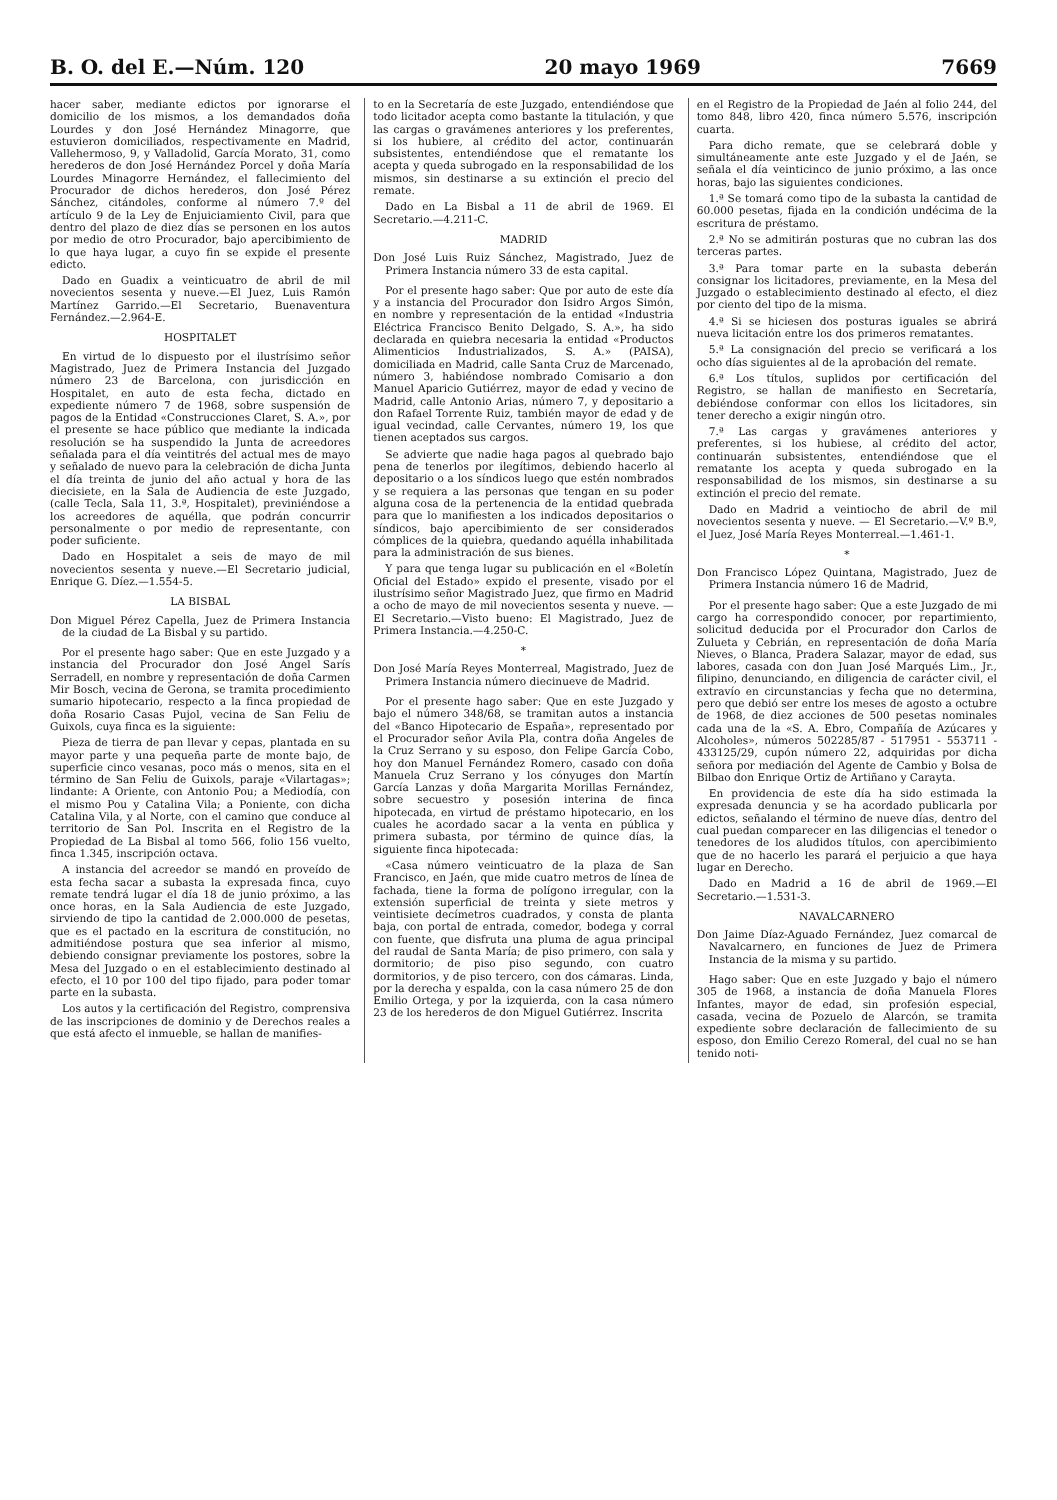B. O. del E.—Núm. 120 20 mayo 1969 7669
hacer saber, mediante edictos por ignorarse el domicilio de los mismos, a los demandados doña Lourdes y don José Hernández Minagorre, que estuvieron domiciliados, respectivamente en Madrid, Vallehermoso, 9, y Valladolid, García Morato, 31, como herederos de don José Hernández Porcel y doña María Lourdes Minagorre Hernández, el fallecimiento del Procurador de dichos herederos, don José Pérez Sánchez, citándoles, conforme al número 7.º del artículo 9 de la Ley de Enjuiciamiento Civil, para que dentro del plazo de diez días se personen en los autos por medio de otro Procurador, bajo apercibimiento de lo que haya lugar, a cuyo fin se expide el presente edicto.
Dado en Guadix a veinticuatro de abril de mil novecientos sesenta y nueve.—El Juez, Luis Ramón Martínez Garrido.—El Secretario, Buenaventura Fernández.—2.964-E.
HOSPITALET
En virtud de lo dispuesto por el ilustrísimo señor Magistrado, Juez de Primera Instancia del Juzgado número 23 de Barcelona, con jurisdicción en Hospitalet, en auto de esta fecha, dictado en expediente número 7 de 1968, sobre suspensión de pagos de la Entidad «Construcciones Claret, S. A.», por el presente se hace público que mediante la indicada resolución se ha suspendido la Junta de acreedores señalada para el día veintitrés del actual mes de mayo y señalado de nuevo para la celebración de dicha Junta el día treinta de junio del año actual y hora de las diecisiete, en la Sala de Audiencia de este Juzgado, (calle Tecla, Sala 11, 3.ª, Hospitalet), previniéndose a los acreedores de aquélla, que podrán concurrir personalmente o por medio de representante, con poder suficiente.
Dado en Hospitalet a seis de mayo de mil novecientos sesenta y nueve.—El Secretario judicial, Enrique G. Díez.—1.554-5.
LA BISBAL
Don Miguel Pérez Capella, Juez de Primera Instancia de la ciudad de La Bisbal y su partido.
Por el presente hago saber: Que en este Juzgado y a instancia del Procurador don José Angel Sarís Serradell, en nombre y representación de doña Carmen Mir Bosch, vecina de Gerona, se tramita procedimiento sumario hipotecario, respecto a la finca propiedad de doña Rosario Casas Pujol, vecina de San Feliu de Guixols, cuya finca es la siguiente:
Pieza de tierra de pan llevar y cepas, plantada en su mayor parte y una pequeña parte de monte bajo, de superficie cinco vesanas, poco más o menos, sita en el término de San Feliu de Guixols, paraje «Vilartagas»; lindante: A Oriente, con Antonio Pou; a Mediodía, con el mismo Pou y Catalina Vila; a Poniente, con dicha Catalina Vila, y al Norte, con el camino que conduce al territorio de San Pol. Inscrita en el Registro de la Propiedad de La Bisbal al tomo 566, folio 156 vuelto, finca 1.345, inscripción octava.
A instancia del acreedor se mandó en proveído de esta fecha sacar a subasta la expresada finca, cuyo remate tendrá lugar el día 18 de junio próximo, a las once horas, en la Sala Audiencia de este Juzgado, sirviendo de tipo la cantidad de 2.000.000 de pesetas, que es el pactado en la escritura de constitución, no admitiéndose postura que sea inferior al mismo, debiendo consignar previamente los postores, sobre la Mesa del Juzgado o en el establecimiento destinado al efecto, el 10 por 100 del tipo fijado, para poder tomar parte en la subasta.
Los autos y la certificación del Registro, comprensiva de las inscripciones de dominio y de Derechos reales a que está afecto el inmueble, se hallan de manifies-
to en la Secretaría de este Juzgado, entendiéndose que todo licitador acepta como bastante la titulación, y que las cargas o gravámenes anteriores y los preferentes, si los hubiere, al crédito del actor, continuarán subsistentes, entendiéndose que el rematante los acepta y queda subrogado en la responsabilidad de los mismos, sin destinarse a su extinción el precio del remate.
Dado en La Bisbal a 11 de abril de 1969. El Secretario.—4.211-C.
MADRID
Don José Luis Ruiz Sánchez, Magistrado, Juez de Primera Instancia número 33 de esta capital.
Por el presente hago saber: Que por auto de este día y a instancia del Procurador don Isidro Argos Simón, en nombre y representación de la entidad «Industria Eléctrica Francisco Benito Delgado, S. A.», ha sido declarada en quiebra necesaria la entidad «Productos Alimenticios Industrializados, S. A.» (PAISA), domiciliada en Madrid, calle Santa Cruz de Marcenado, número 3, habiéndose nombrado Comisario a don Manuel Aparicio Gutiérrez, mayor de edad y vecino de Madrid, calle Antonio Arias, número 7, y depositario a don Rafael Torrente Ruiz, también mayor de edad y de igual vecindad, calle Cervantes, número 19, los que tienen aceptados sus cargos.
Se advierte que nadie haga pagos al quebrado bajo pena de tenerlos por ilegítimos, debiendo hacerlo al depositario o a los síndicos luego que estén nombrados y se requiera a las personas que tengan en su poder alguna cosa de la pertenencia de la entidad quebrada para que lo manifiesten a los indicados depositarios o síndicos, bajo apercibimiento de ser considerados cómplices de la quiebra, quedando aquélla inhabilitada para la administración de sus bienes.
Y para que tenga lugar su publicación en el «Boletín Oficial del Estado» expido el presente, visado por el ilustrísimo señor Magistrado Juez, que firmo en Madrid a ocho de mayo de mil novecientos sesenta y nueve. — El Secretario.—Visto bueno: El Magistrado, Juez de Primera Instancia.—4.250-C.
*
Don José María Reyes Monterreal, Magistrado, Juez de Primera Instancia número diecinueve de Madrid.
Por el presente hago saber: Que en este Juzgado y bajo el número 348/68, se tramitan autos a instancia del «Banco Hipotecario de España», representado por el Procurador señor Avila Pla, contra doña Angeles de la Cruz Serrano y su esposo, don Felipe García Cobo, hoy don Manuel Fernández Romero, casado con doña Manuela Cruz Serrano y los cónyuges don Martín García Lanzas y doña Margarita Morillas Fernández, sobre secuestro y posesión interina de finca hipotecada, en virtud de préstamo hipotecario, en los cuales he acordado sacar a la venta en pública y primera subasta, por término de quince días, la siguiente finca hipotecada:
«Casa número veinticuatro de la plaza de San Francisco, en Jaén, que mide cuatro metros de línea de fachada, tiene la forma de polígono irregular, con la extensión superficial de treinta y siete metros y veintisiete decímetros cuadrados, y consta de planta baja, con portal de entrada, comedor, bodega y corral con fuente, que disfruta una pluma de agua principal del raudal de Santa María; de piso primero, con sala y dormitorio; de piso piso segundo, con cuatro dormitorios, y de piso tercero, con dos cámaras. Linda, por la derecha y espalda, con la casa número 25 de don Emilio Ortega, y por la izquierda, con la casa número 23 de los herederos de don Miguel Gutiérrez. Inscrita
en el Registro de la Propiedad de Jaén al folio 244, del tomo 848, libro 420, finca número 5.576, inscripción cuarta.
Para dicho remate, que se celebrará doble y simultáneamente ante este Juzgado y el de Jaén, se señala el día veinticinco de junio próximo, a las once horas, bajo las siguientes condiciones.
1.ª Se tomará como tipo de la subasta la cantidad de 60.000 pesetas, fijada en la condición undécima de la escritura de préstamo.
2.ª No se admitirán posturas que no cubran las dos terceras partes.
3.ª Para tomar parte en la subasta deberán consignar los licitadores, previamente, en la Mesa del Juzgado o establecimiento destinado al efecto, el diez por ciento del tipo de la misma.
4.ª Si se hiciesen dos posturas iguales se abrirá nueva licitación entre los dos primeros rematantes.
5.ª La consignación del precio se verificará a los ocho días siguientes al de la aprobación del remate.
6.ª Los títulos, suplidos por certificación del Registro, se hallan de manifiesto en Secretaría, debiéndose conformar con ellos los licitadores, sin tener derecho a exigir ningún otro.
7.ª Las cargas y gravámenes anteriores y preferentes, si los hubiese, al crédito del actor, continuarán subsistentes, entendiéndose que el rematante los acepta y queda subrogado en la responsabilidad de los mismos, sin destinarse a su extinción el precio del remate.
Dado en Madrid a veintiocho de abril de mil novecientos sesenta y nueve. — El Secretario.—V.º B.º, el Juez, José María Reyes Monterreal.—1.461-1.
*
Don Francisco López Quintana, Magistrado, Juez de Primera Instancia número 16 de Madrid,
Por el presente hago saber: Que a este Juzgado de mi cargo ha correspondido conocer, por repartimiento, solicitud deducida por el Procurador don Carlos de Zulueta y Cebrián, en representación de doña María Nieves, o Blanca, Pradera Salazar, mayor de edad, sus labores, casada con don Juan José Marqués Lim., Jr., filipino, denunciando, en diligencia de carácter civil, el extravío en circunstancias y fecha que no determina, pero que debió ser entre los meses de agosto a octubre de 1968, de diez acciones de 500 pesetas nominales cada una de la «S. A. Ebro, Compañía de Azúcares y Alcoholes», números 502285/87 - 517951 - 553711 - 433125/29, cupón número 22, adquiridas por dicha señora por mediación del Agente de Cambio y Bolsa de Bilbao don Enrique Ortiz de Artiñano y Carayta.
En providencia de este día ha sido estimada la expresada denuncia y se ha acordado publicarla por edictos, señalando el término de nueve días, dentro del cual puedan comparecer en las diligencias el tenedor o tenedores de los aludidos títulos, con apercibimiento que de no hacerlo les parará el perjuicio a que haya lugar en Derecho.
Dado en Madrid a 16 de abril de 1969.—El Secretario.—1.531-3.
NAVALCARNERO
Don Jaime Díaz-Aguado Fernández, Juez comarcal de Navalcarnero, en funciones de Juez de Primera Instancia de la misma y su partido.
Hago saber: Que en este Juzgado y bajo el número 305 de 1968, a instancia de doña Manuela Flores Infantes, mayor de edad, sin profesión especial, casada, vecina de Pozuelo de Alarcón, se tramita expediente sobre declaración de fallecimiento de su esposo, don Emilio Cerezo Romeral, del cual no se han tenido noti-